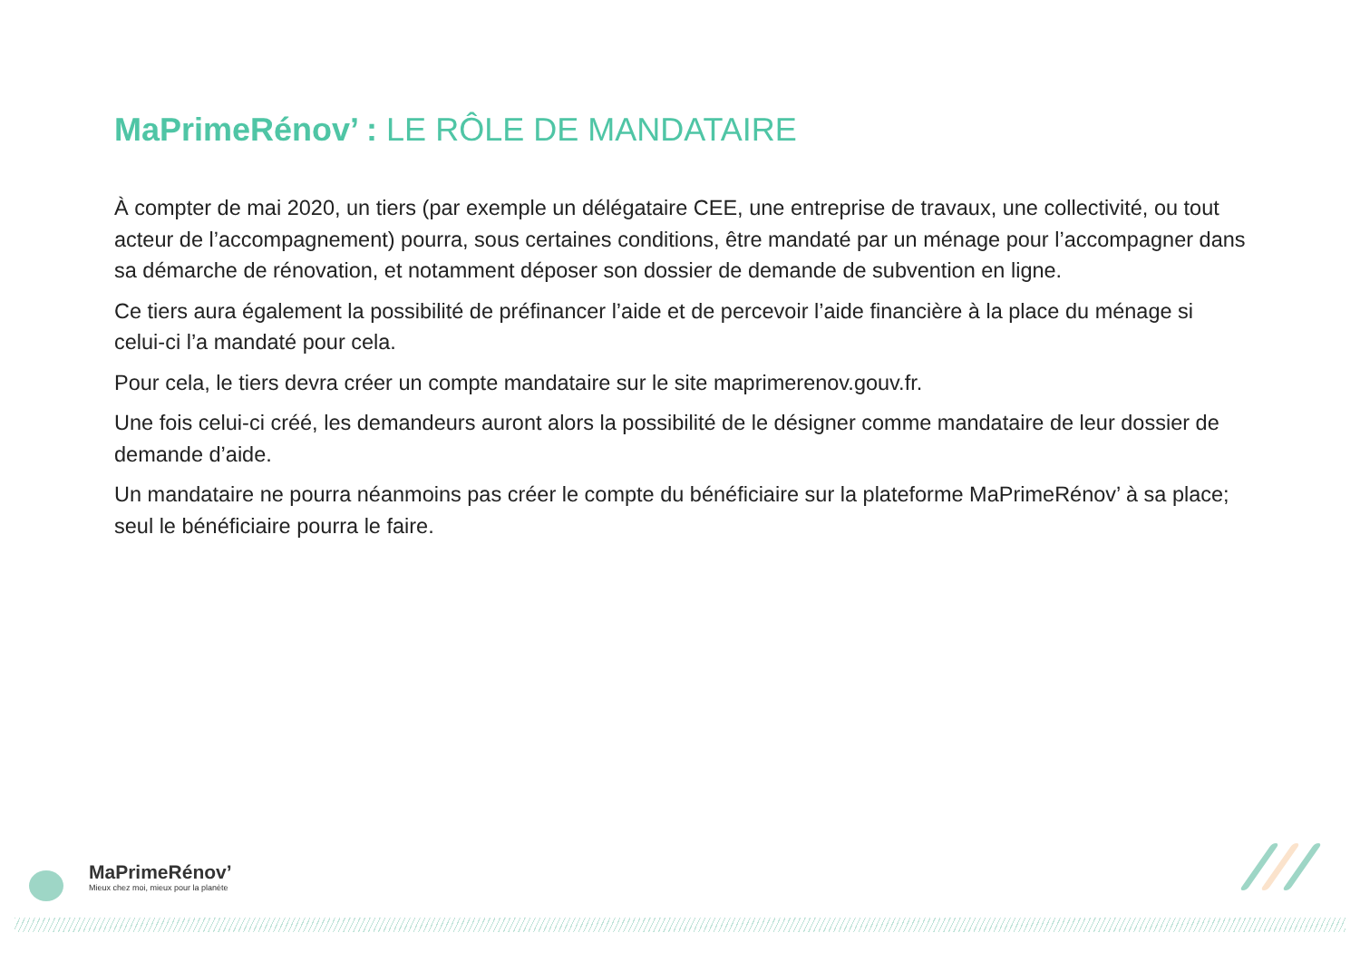MaPrimeRénov’ : LE RÔLE DE MANDATAIRE
À compter de mai 2020, un tiers (par exemple un délégataire CEE, une entreprise de travaux, une collectivité, ou tout acteur de l’accompagnement) pourra, sous certaines conditions, être mandaté par un ménage pour l’accompagner dans sa démarche de rénovation, et notamment déposer son dossier de demande de subvention en ligne.
Ce tiers aura également la possibilité de préfinancer l’aide et de percevoir l’aide financière à la place du ménage si celui-ci l’a mandaté pour cela.
Pour cela, le tiers devra créer un compte mandataire sur le site maprimerenov.gouv.fr.
Une fois celui-ci créé, les demandeurs auront alors la possibilité de le désigner comme mandataire de leur dossier de demande d’aide.
Un mandataire ne pourra néanmoins pas créer le compte du bénéficiaire sur la plateforme MaPrimeRénov’ à sa place; seul le bénéficiaire pourra le faire.
MaPrimeRénov’
Mieux chez moi, mieux pour la planète